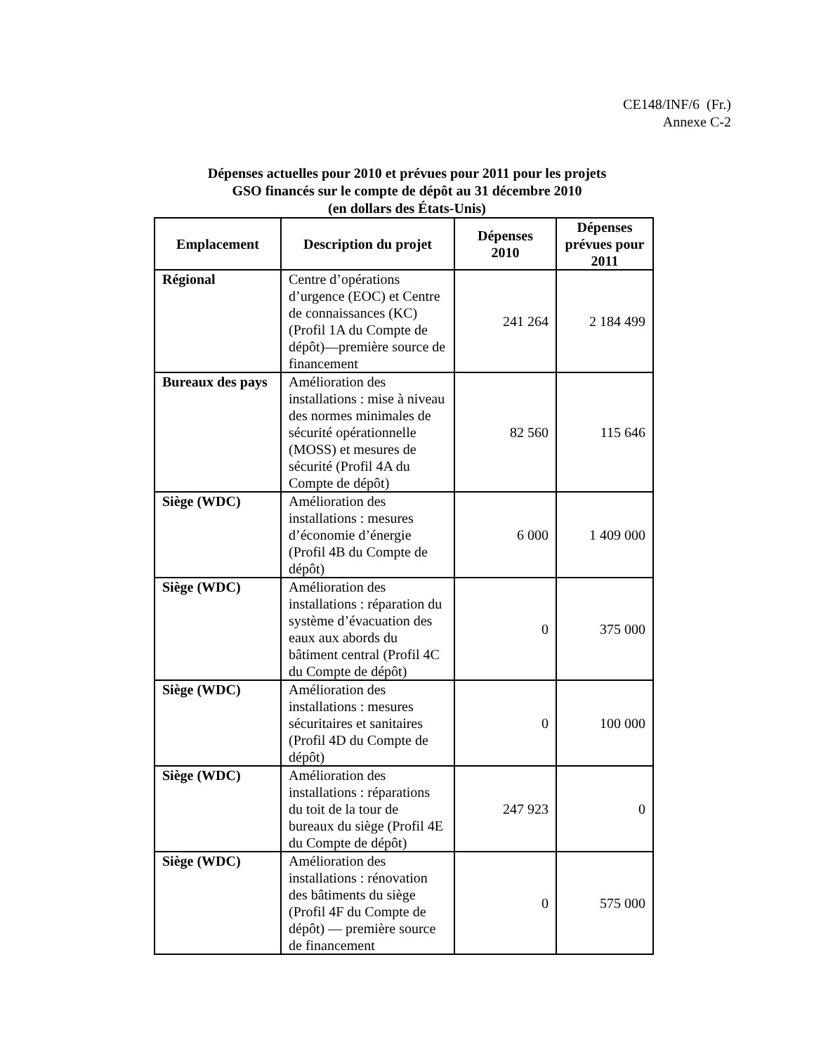CE148/INF/6 (Fr.)
Annexe C-2
Dépenses actuelles pour 2010 et prévues pour 2011 pour les projets
GSO financés sur le compte de dépôt au 31 décembre 2010
(en dollars des États-Unis)
| Emplacement | Description du projet | Dépenses 2010 | Dépenses prévues pour 2011 |
| --- | --- | --- | --- |
| Régional | Centre d’opérations d’urgence (EOC) et Centre de connaissances (KC) (Profil 1A du Compte de dépôt)—première source de financement | 241 264 | 2 184 499 |
| Bureaux des pays | Amélioration des installations : mise à niveau des normes minimales de sécurité opérationnelle (MOSS) et mesures de sécurité (Profil 4A du Compte de dépôt) | 82 560 | 115 646 |
| Siège (WDC) | Amélioration des installations : mesures d’économie d’énergie (Profil 4B du Compte de dépôt) | 6 000 | 1 409 000 |
| Siège (WDC) | Amélioration des installations : réparation du système d’évacuation des eaux aux abords du bâtiment central (Profil 4C du Compte de dépôt) | 0 | 375 000 |
| Siège (WDC) | Amélioration des installations : mesures sécuritaires et sanitaires (Profil 4D du Compte de dépôt) | 0 | 100 000 |
| Siège (WDC) | Amélioration des installations : réparations du toit de la tour de bureaux du siège (Profil 4E du Compte de dépôt) | 247 923 | 0 |
| Siège (WDC) | Amélioration des installations : rénovation des bâtiments du siège (Profil 4F du Compte de dépôt) — première source de financement | 0 | 575 000 |